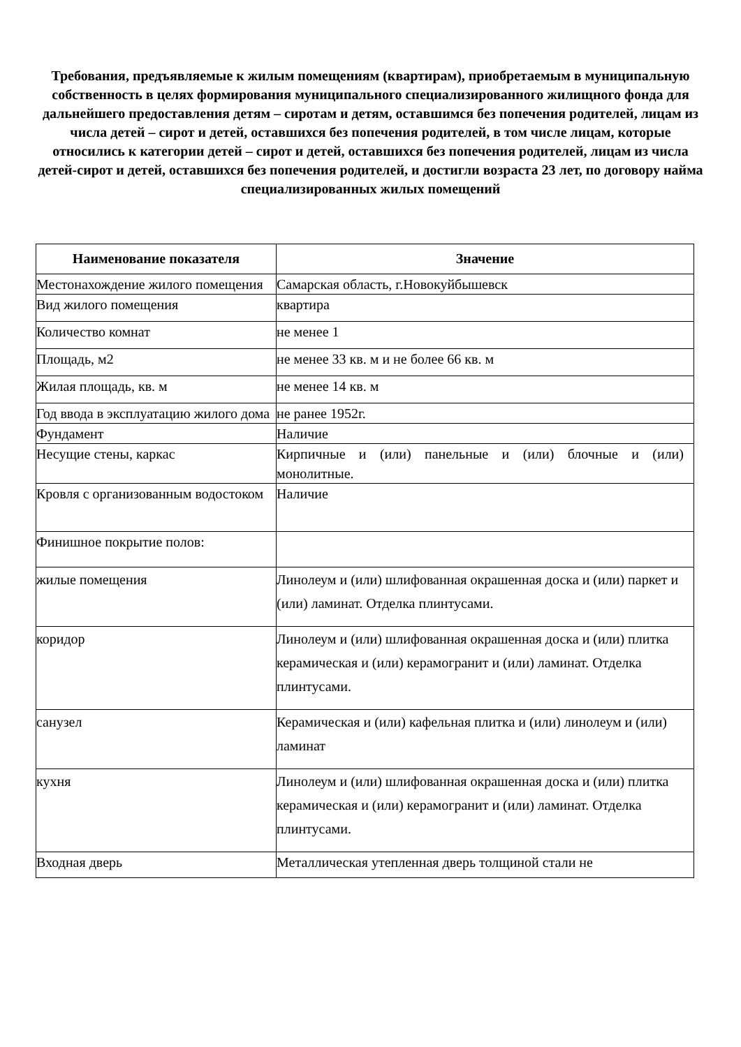Требования, предъявляемые к жилым помещениям (квартирам), приобретаемым в муниципальную собственность в целях формирования муниципального специализированного жилищного фонда для дальнейшего предоставления детям – сиротам и детям, оставшимся без попечения родителей, лицам из числа детей – сирот и детей, оставшихся без попечения родителей, в том числе лицам, которые относились к категории детей – сирот и детей, оставшихся без попечения родителей, лицам из числа детей-сирот и детей, оставшихся без попечения родителей, и достигли возраста 23 лет, по договору найма специализированных жилых помещений
| Наименование показателя | Значение |
| --- | --- |
| Местонахождение жилого помещения | Самарская область, г.Новокуйбышевск |
| Вид жилого помещения | квартира |
| Количество комнат | не менее 1 |
| Площадь, м2 | не менее 33 кв. м и не более 66 кв. м |
| Жилая площадь, кв. м | не менее 14 кв. м |
| Год ввода в эксплуатацию жилого дома | не ранее 1952г. |
| Фундамент | Наличие |
| Несущие стены, каркас | Кирпичные и (или) панельные и (или) блочные и (или) монолитные. |
| Кровля с организованным водостоком | Наличие |
| Финишное покрытие полов: | |
| жилые помещения | Линолеум и (или) шлифованная окрашенная доска и (или) паркет и (или) ламинат. Отделка плинтусами. |
| коридор | Линолеум и (или) шлифованная окрашенная доска и (или) плитка керамическая и (или) керамогранит и (или) ламинат. Отделка плинтусами. |
| санузел | Керамическая и (или) кафельная плитка и (или) линолеум и (или) ламинат |
| кухня | Линолеум и (или) шлифованная окрашенная доска и (или) плитка керамическая и (или) керамогранит и (или) ламинат. Отделка плинтусами. |
| Входная дверь | Металлическая утепленная дверь толщиной стали не |